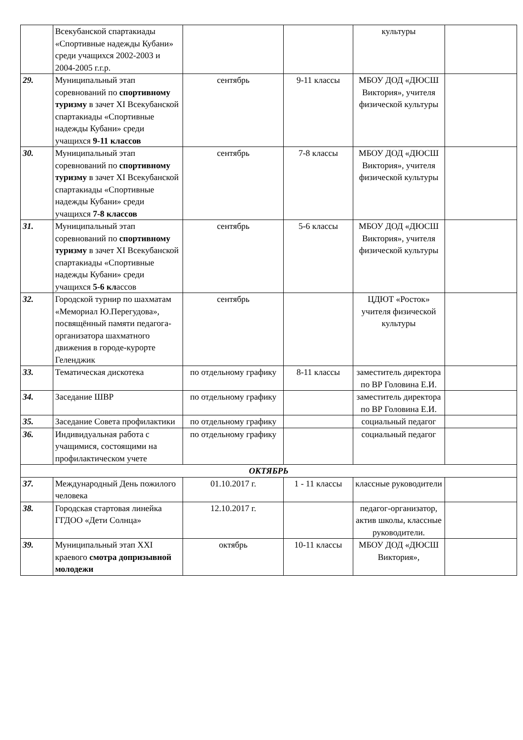| | Всекубанской спартакиады «Спортивные надежды Кубани» среди учащихся 2002-2003 и 2004-2005 г.г.р. | | | культуры | |
| 29. | Муниципальный этап соревнований по спортивному туризму в зачет XI Всекубанской спартакиады «Спортивные надежды Кубани» среди учащихся 9-11 классов | сентябрь | 9-11 классы | МБОУ ДОД «ДЮСШ Виктория», учителя физической культуры | |
| 30. | Муниципальный этап соревнований по спортивному туризму в зачет XI Всекубанской спартакиады «Спортивные надежды Кубани» среди учащихся 7-8 классов | сентябрь | 7-8 классы | МБОУ ДОД «ДЮСШ Виктория», учителя физической культуры | |
| 31. | Муниципальный этап соревнований по спортивному туризму в зачет XI Всекубанской спартакиады «Спортивные надежды Кубани» среди учащихся 5-6 кл ассов | сентябрь | 5-6 классы | МБОУ ДОД «ДЮСШ Виктория», учителя физической культуры | |
| 32. | Городской турнир по шахматам «Мемориал Ю.Перегудова», посвящённый памяти педагога-организатора шахматного движения в городе-курорте Геленджик | сентябрь | | ЦДЮТ «Росток» учителя физической культуры | |
| 33. | Тематическая дискотека | по отдельному графику | 8-11 классы | заместитель директора по ВР Головина Е.И. | |
| 34. | Заседание ШВР | по отдельному графику | | заместитель директора по ВР Головина Е.И. | |
| 35. | Заседание Совета профилактики | по отдельному графику | | социальный педагог | |
| 36. | Индивидуальная работа с учащимися, состоящими на профилактическом учете | по отдельному графику | | социальный педагог | |
| ОКТЯБРЬ | | | | | |
| 37. | Международный День пожилого человека | 01.10.2017 г. | 1 - 11 классы | классные руководители | |
| 38. | Городская стартовая линейка ГГДОО «Дети Солнца» | 12.10.2017 г. | | педагог-организатор, актив школы, классные руководители. | |
| 39. | Муниципальный этап XXI краевого смотра допризывной молодежи | октябрь | 10-11 классы | МБОУ ДОД «ДЮСШ Виктория», | |